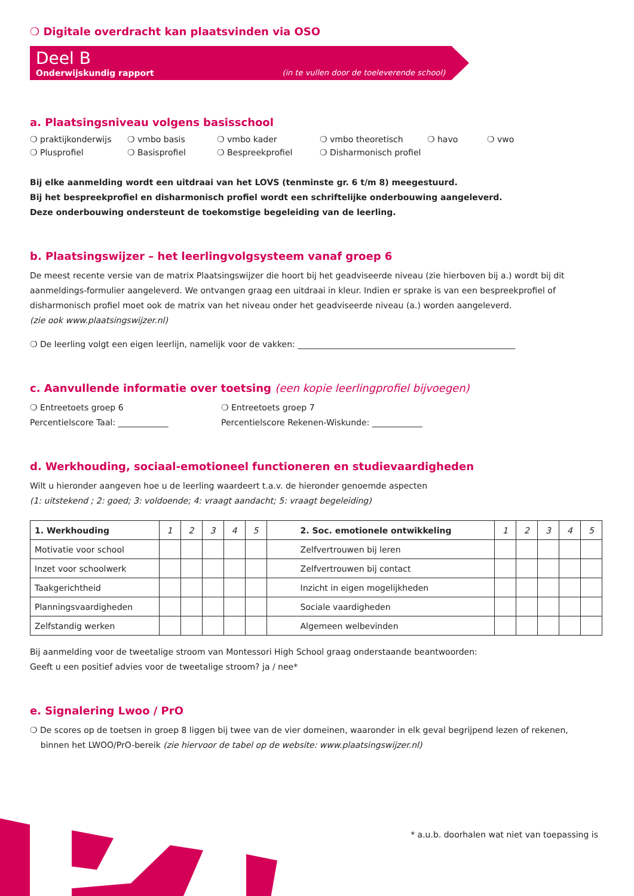❍ Digitale overdracht kan plaatsvinden via OSO
Deel B
Onderwijskundig rapport (in te vullen door de toeleverende school)
a. Plaatsingsniveau volgens basisschool
❍ praktijkonderwijs ❍ vmbo basis ❍ vmbo kader ❍ vmbo theoretisch ❍ havo ❍ vwo ❍ Plusprofiel ❍ Basisprofiel ❍ Bespreekprofiel ❍ Disharmonisch profiel
Bij elke aanmelding wordt een uitdraai van het LOVS (tenminste gr. 6 t/m 8) meegestuurd.
Bij het bespreekprofiel en disharmonisch profiel wordt een schriftelijke onderbouwing aangeleverd.
Deze onderbouwing ondersteunt de toekomstige begeleiding van de leerling.
b. Plaatsingswijzer – het leerlingvolgsysteem vanaf groep 6
De meest recente versie van de matrix Plaatsingswijzer die hoort bij het geadviseerde niveau (zie hierboven bij a.) wordt bij dit aanmeldings-formulier aangeleverd. We ontvangen graag een uitdraai in kleur. Indien er sprake is van een bespreekprofiel of disharmonisch profiel moet ook de matrix van het niveau onder het geadviseerde niveau (a.) worden aangeleverd.
(zie ook www.plaatsingswijzer.nl)
❍ De leerling volgt een eigen leerlijn, namelijk voor de vakken: ____________________________________________________
c. Aanvullende informatie over toetsing (een kopie leerlingprofiel bijvoegen)
❍ Entreetoets groep 6
Percentielscore Taal: ____________
❍ Entreetoets groep 7
Percentielscore Rekenen-Wiskunde: ____________
d. Werkhouding, sociaal-emotioneel functioneren en studievaardigheden
Wilt u hieronder aangeven hoe u de leerling waardeert t.a.v. de hieronder genoemde aspecten
(1: uitstekend ; 2: goed; 3: voldoende; 4: vraagt aandacht; 5: vraagt begeleiding)
| 1. Werkhouding | 1 | 2 | 3 | 4 | 5 | 2. Soc. emotionele ontwikkeling | 1 | 2 | 3 | 4 | 5 |
| Motivatie voor school | | | | | | Zelfvertrouwen bij leren | | | | | |
| Inzet voor schoolwerk | | | | | | Zelfvertrouwen bij contact | | | | | |
| Taakgerichtheid | | | | | | Inzicht in eigen mogelijkheden | | | | | |
| Planningsvaardigheden | | | | | | Sociale vaardigheden | | | | | |
| Zelfstandig werken | | | | | | Algemeen welbevinden | | | | | |
Bij aanmelding voor de tweetalige stroom van Montessori High School graag onderstaande beantwoorden:
Geeft u een positief advies voor de tweetalige stroom? ja / nee*
e. Signalering Lwoo / PrO
❍ De scores op de toetsen in groep 8 liggen bij twee van de vier domeinen, waaronder in elk geval begrijpend lezen of rekenen,
binnen het LWOO/PrO-bereik (zie hiervoor de tabel op de website: www.plaatsingswijzer.nl)
* a.u.b. doorhalen wat niet van toepassing is